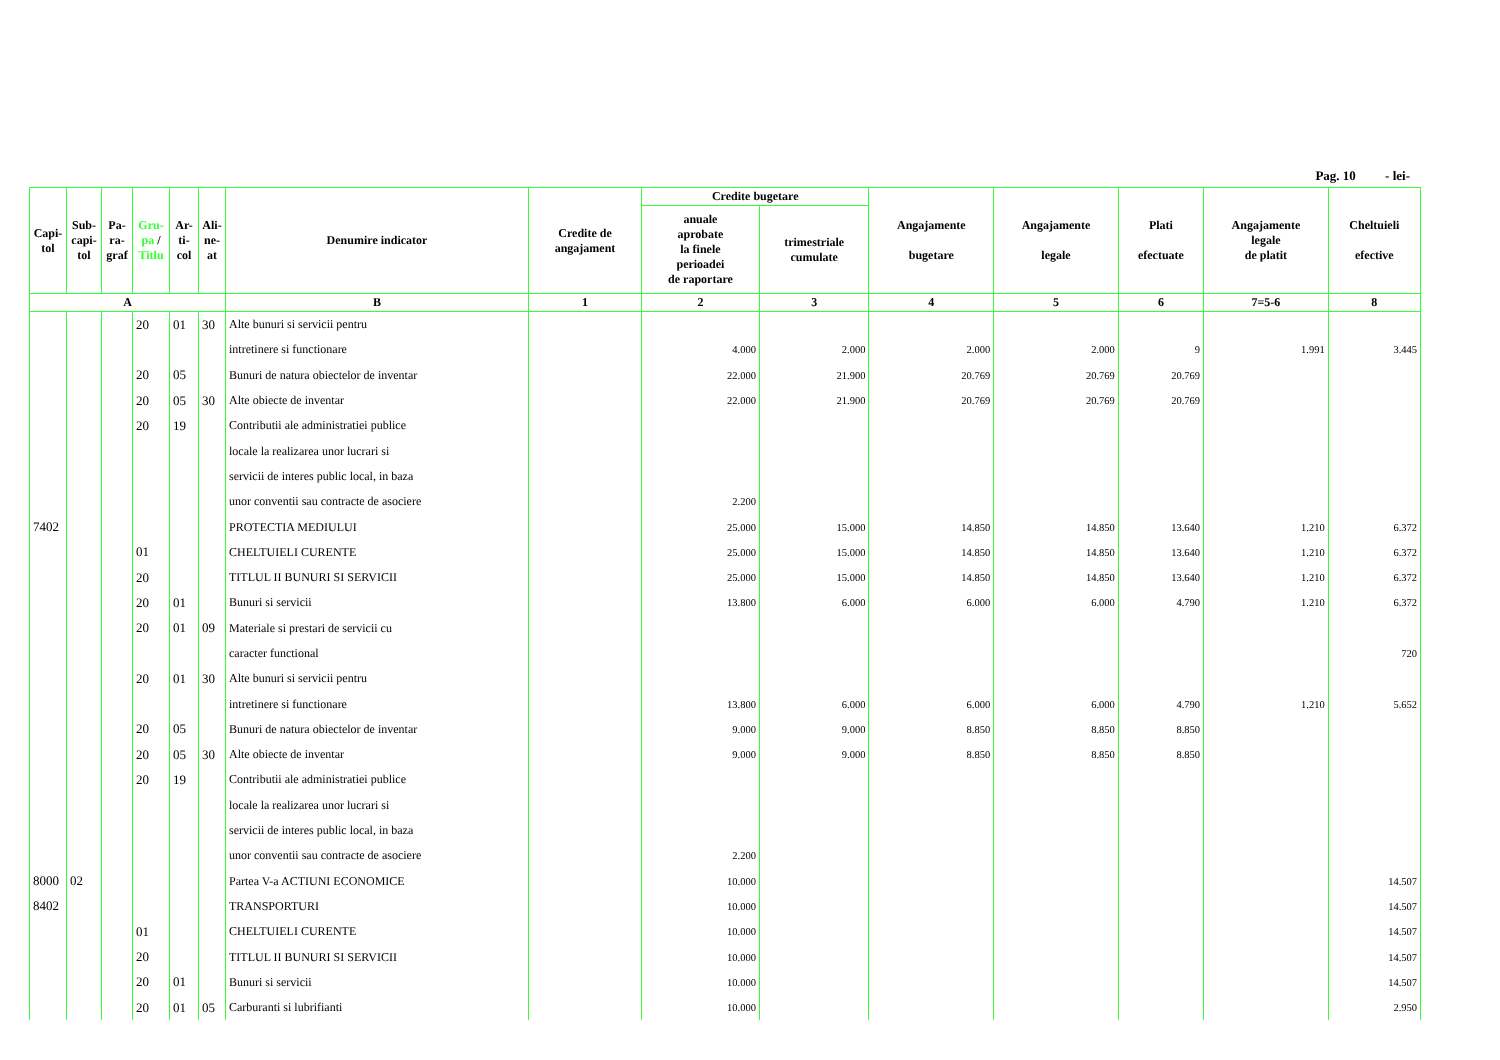Pag. 10 - lei-
| Capi- tol | Sub- capi- tol | Pa- ra- graf | Gru- pa / Titlu | Ar- ti- col | Ali- ne- at | Denumire indicator | Credite de angajament | Credite bugetare | | Angajamente bugetare | Angajamente legale | Plati efectuate | Angajamente legale de platit | Cheltuieli efective |
| --- | --- | --- | --- | --- | --- | --- | --- | --- | --- | --- | --- | --- | --- | --- |
| | | | | | | | | anuale aprobate la finele perioadei de raportare | trimestriale cumulate | | | | | |
| A | | | | | | B | 1 | 2 | 3 | 4 | 5 | 6 | 7=5-6 | 8 |
| | | | 20 | 01 | 30 | Alte bunuri si servicii pentru | | | | | | | | |
| | | | | | | intretinere si functionare | | 4.000 | 2.000 | 2.000 | 2.000 | 9 | 1.991 | 3.445 |
| | | | 20 | 05 | | Bunuri de natura obiectelor de inventar | | 22.000 | 21.900 | 20.769 | 20.769 | 20.769 | | |
| | | | 20 | 05 | 30 | Alte obiecte de inventar | | 22.000 | 21.900 | 20.769 | 20.769 | 20.769 | | |
| | | | 20 | 19 | | Contributii ale administratiei publice | | | | | | | | |
| | | | | | | locale la realizarea unor lucrari si | | | | | | | | |
| | | | | | | servicii de interes public local, in baza | | | | | | | | |
| | | | | | | unor conventii sau contracte de asociere | | 2.200 | | | | | | |
| 7402 | | | | | | PROTECTIA MEDIULUI | | 25.000 | 15.000 | 14.850 | 14.850 | 13.640 | 1.210 | 6.372 |
| | | | 01 | | | CHELTUIELI CURENTE | | 25.000 | 15.000 | 14.850 | 14.850 | 13.640 | 1.210 | 6.372 |
| | | | 20 | | | TITLUL II BUNURI SI SERVICII | | 25.000 | 15.000 | 14.850 | 14.850 | 13.640 | 1.210 | 6.372 |
| | | | 20 | 01 | | Bunuri si servicii | | 13.800 | 6.000 | 6.000 | 6.000 | 4.790 | 1.210 | 6.372 |
| | | | 20 | 01 | 09 | Materiale si prestari de servicii cu | | | | | | | | |
| | | | | | | caracter functional | | | | | | | | 720 |
| | | | 20 | 01 | 30 | Alte bunuri si servicii pentru | | | | | | | | |
| | | | | | | intretinere si functionare | | 13.800 | 6.000 | 6.000 | 6.000 | 4.790 | 1.210 | 5.652 |
| | | | 20 | 05 | | Bunuri de natura obiectelor de inventar | | 9.000 | 9.000 | 8.850 | 8.850 | 8.850 | | |
| | | | 20 | 05 | 30 | Alte obiecte de inventar | | 9.000 | 9.000 | 8.850 | 8.850 | 8.850 | | |
| | | | 20 | 19 | | Contributii ale administratiei publice | | | | | | | | |
| | | | | | | locale la realizarea unor lucrari si | | | | | | | | |
| | | | | | | servicii de interes public local, in baza | | | | | | | | |
| | | | | | | unor conventii sau contracte de asociere | | 2.200 | | | | | | |
| 8000 | 02 | | | | | Partea V-a ACTIUNI ECONOMICE | | 10.000 | | | | | | 14.507 |
| 8402 | | | | | | TRANSPORTURI | | 10.000 | | | | | | 14.507 |
| | | | 01 | | | CHELTUIELI CURENTE | | 10.000 | | | | | | 14.507 |
| | | | 20 | | | TITLUL II BUNURI SI SERVICII | | 10.000 | | | | | | 14.507 |
| | | | 20 | 01 | | Bunuri si servicii | | 10.000 | | | | | | 14.507 |
| | | | 20 | 01 | 05 | Carburanti si lubrifianti | | 10.000 | | | | | | 2.950 |